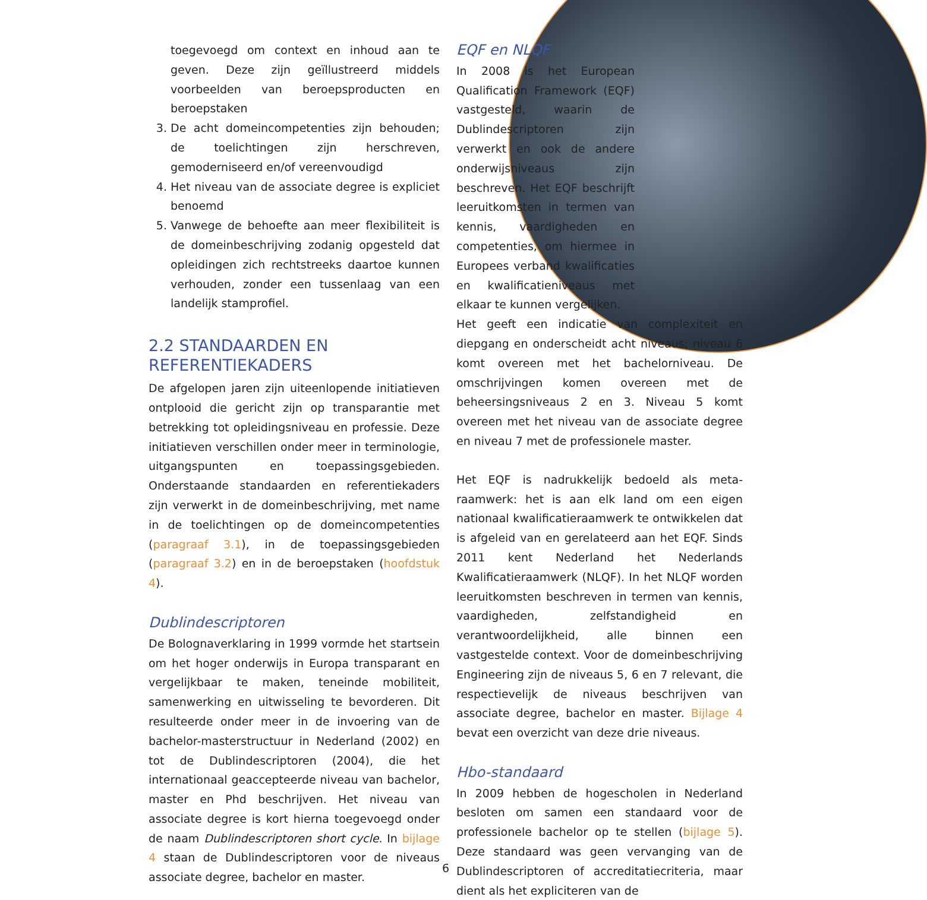toegevoegd om context en inhoud aan te geven. Deze zijn geïllustreerd middels voorbeelden van beroepsproducten en beroepstaken
3. De acht domeincompetenties zijn behouden; de toelichtingen zijn herschreven, gemoderniseerd en/of vereenvoudigd
4. Het niveau van de associate degree is expliciet benoemd
5. Vanwege de behoefte aan meer flexibiliteit is de domeinbeschrijving zodanig opgesteld dat opleidingen zich rechtstreeks daartoe kunnen verhouden, zonder een tussenlaag van een landelijk stamprofiel.
2.2 STANDAARDEN EN
REFERENTIEKADERS
De afgelopen jaren zijn uiteenlopende initiatieven ontplooid die gericht zijn op transparantie met betrekking tot opleidingsniveau en professie. Deze initiatieven verschillen onder meer in terminologie, uitgangspunten en toepassingsgebieden. Onderstaande standaarden en referentiekaders zijn verwerkt in de domeinbeschrijving, met name in de toelichtingen op de domeincompetenties (paragraaf 3.1), in de toepassingsgebieden (paragraaf 3.2) en in de beroepstaken (hoofdstuk 4).
Dublindescriptoren
De Bolognaverklaring in 1999 vormde het startsein om het hoger onderwijs in Europa transparant en vergelijkbaar te maken, teneinde mobiliteit, samenwerking en uitwisseling te bevorderen. Dit resulteerde onder meer in de invoering van de bachelor-masterstructuur in Nederland (2002) en tot de Dublindescriptoren (2004), die het internationaal geaccepteerde niveau van bachelor, master en Phd beschrijven. Het niveau van associate degree is kort hierna toegevoegd onder de naam Dublindescriptoren short cycle. In bijlage 4 staan de Dublindescriptoren voor de niveaus associate degree, bachelor en master.
EQF en NLQF
In 2008 is het European Qualification Framework (EQF) vastgesteld, waarin de Dublindescriptoren zijn verwerkt en ook de andere onderwijsniveaus zijn beschreven. Het EQF beschrijft leeruitkomsten in termen van kennis, vaardigheden en competenties, om hiermee in Europees verband kwalificaties en kwalificatieniveaus met elkaar te kunnen vergelijken.
Het geeft een indicatie van complexiteit en diepgang en onderscheidt acht niveaus; niveau 6 komt overeen met het bachelorniveau. De omschrijvingen komen overeen met de beheersingsniveaus 2 en 3. Niveau 5 komt overeen met het niveau van de associate degree en niveau 7 met de professionele master.
Het EQF is nadrukkelijk bedoeld als meta-raamwerk: het is aan elk land om een eigen nationaal kwalificatieraamwerk te ontwikkelen dat is afgeleid van en gerelateerd aan het EQF. Sinds 2011 kent Nederland het Nederlands Kwalificatieraamwerk (NLQF). In het NLQF worden leeruitkomsten beschreven in termen van kennis, vaardigheden, zelfstandigheid en verantwoordelijkheid, alle binnen een vastgestelde context. Voor de domeinbeschrijving Engineering zijn de niveaus 5, 6 en 7 relevant, die respectievelijk de niveaus beschrijven van associate degree, bachelor en master. Bijlage 4 bevat een overzicht van deze drie niveaus.
Hbo-standaard
In 2009 hebben de hogescholen in Nederland besloten om samen een standaard voor de professionele bachelor op te stellen (bijlage 5). Deze standaard was geen vervanging van de Dublindescriptoren of accreditatiecriteria, maar dient als het expliciteren van de
6